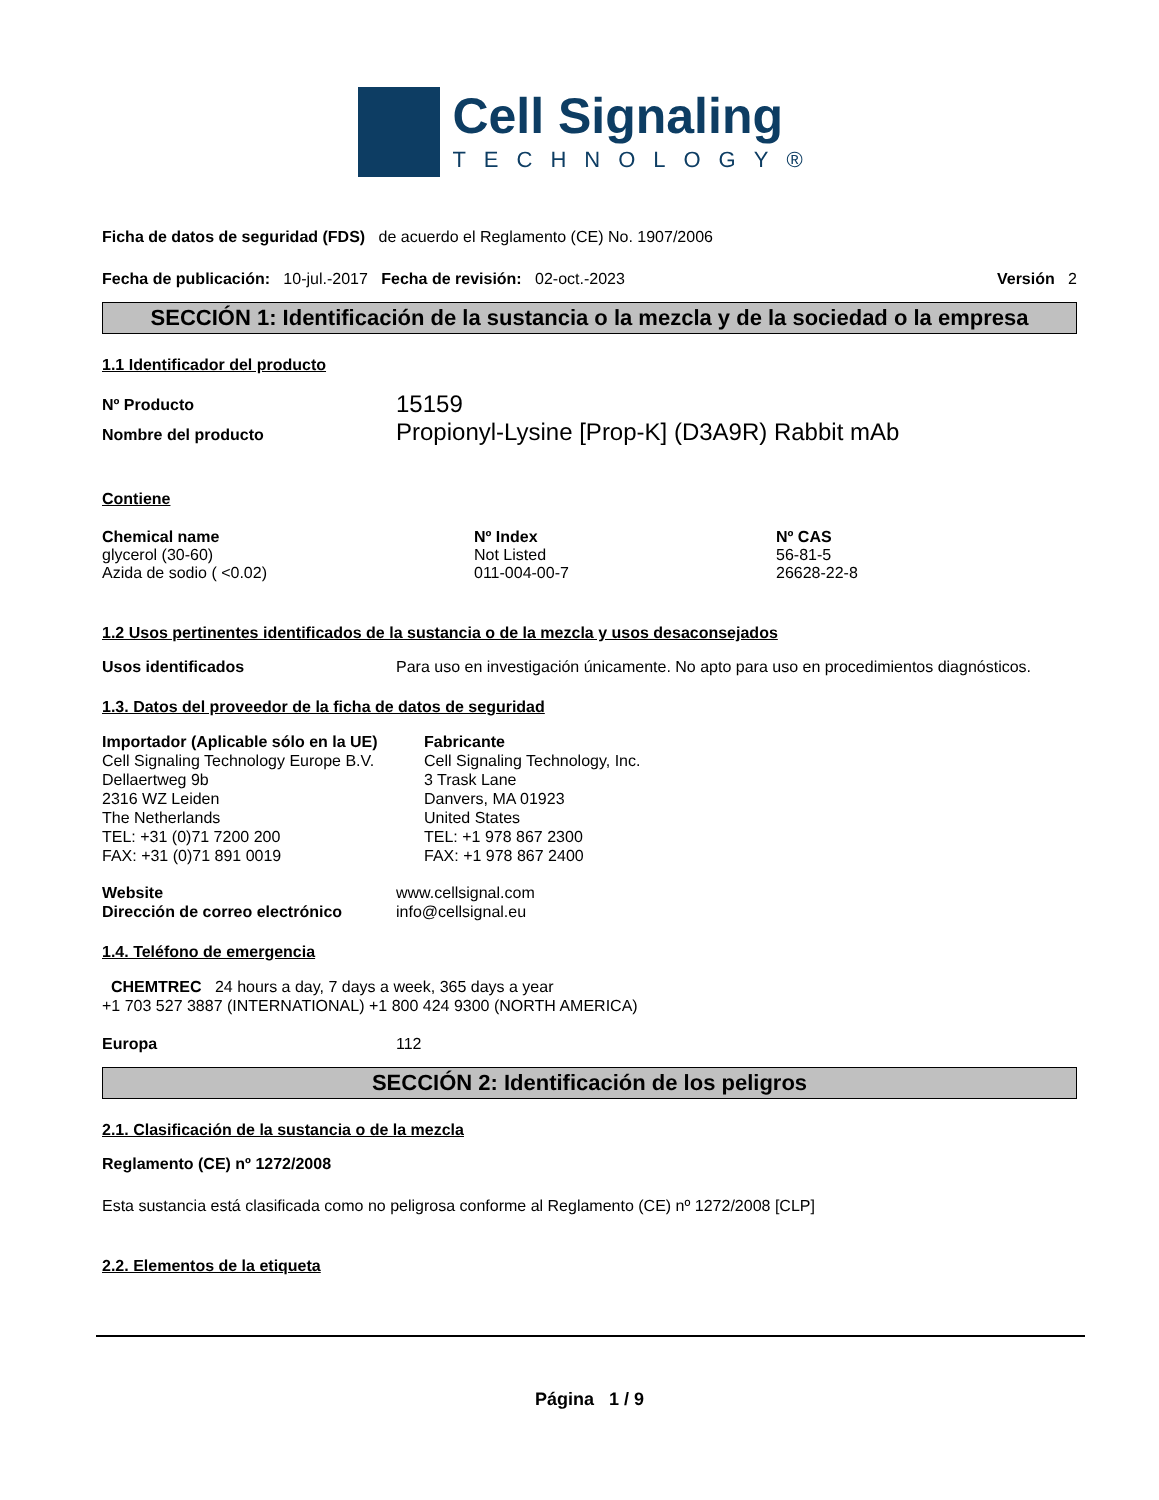Cell Signaling
TECHNOLOGY®
Ficha de datos de seguridad (FDS) de acuerdo el Reglamento (CE) No. 1907/2006
Fecha de publicación: 10-jul.-2017 Fecha de revisión: 02-oct.-2023 Versión 2
SECCIÓN 1: Identificación de la sustancia o la mezcla y de la sociedad o la empresa
1.1 Identificador del producto
| Nº Producto | 15159 |
| Nombre del producto | Propionyl-Lysine [Prop-K] (D3A9R) Rabbit mAb |
Contiene
| Chemical name | Nº Index | Nº CAS |
| --- | --- | --- |
| glycerol (30-60) | Not Listed | 56-81-5 |
| Azida de sodio ( <0.02) | 011-004-00-7 | 26628-22-8 |
1.2 Usos pertinentes identificados de la sustancia o de la mezcla y usos desaconsejados
| Usos identificados | Para uso en investigación únicamente. No apto para uso en procedimientos diagnósticos. |
1.3. Datos del proveedor de la ficha de datos de seguridad
| Importador (Aplicable sólo en la UE) Cell Signaling Technology Europe B.V. Dellaertweg 9b 2316 WZ Leiden The Netherlands TEL: +31 (0)71 7200 200 FAX: +31 (0)71 891 0019 | Fabricante Cell Signaling Technology, Inc. 3 Trask Lane Danvers, MA 01923 United States TEL: +1 978 867 2300 FAX: +1 978 867 2400 |
| Website | www.cellsignal.com |
| Dirección de correo electrónico | info@cellsignal.eu |
1.4. Teléfono de emergencia
CHEMTREC 24 hours a day, 7 days a week, 365 days a year
+1 703 527 3887 (INTERNATIONAL) +1 800 424 9300 (NORTH AMERICA)
| Europa | 112 |
SECCIÓN 2: Identificación de los peligros
2.1. Clasificación de la sustancia o de la mezcla
Reglamento (CE) nº 1272/2008
Esta sustancia está clasificada como no peligrosa conforme al Reglamento (CE) nº 1272/2008 [CLP]
2.2. Elementos de la etiqueta
Página 1 / 9